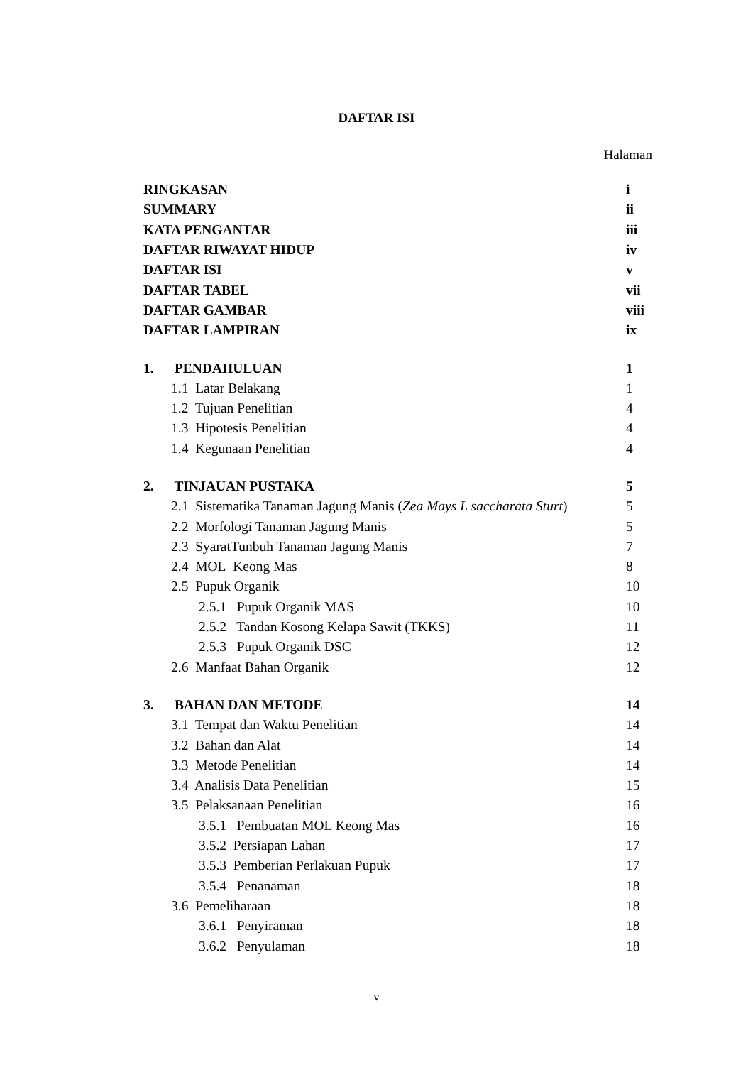DAFTAR ISI
Halaman
| RINGKASAN | i |
| SUMMARY | ii |
| KATA PENGANTAR | iii |
| DAFTAR RIWAYAT HIDUP | iv |
| DAFTAR ISI | v |
| DAFTAR TABEL | vii |
| DAFTAR GAMBAR | viii |
| DAFTAR LAMPIRAN | ix |
| 1. PENDAHULUAN | 1 |
| 1.1 Latar Belakang | 1 |
| 1.2 Tujuan Penelitian | 4 |
| 1.3 Hipotesis Penelitian | 4 |
| 1.4 Kegunaan Penelitian | 4 |
| 2. TINJAUAN PUSTAKA | 5 |
| 2.1 Sistematika Tanaman Jagung Manis ( Zea Mays L saccharata Sturt ) | 5 |
| 2.2 Morfologi Tanaman Jagung Manis | 5 |
| 2.3 SyaratTunbuh Tanaman Jagung Manis | 7 |
| 2.4 MOL Keong Mas | 8 |
| 2.5 Pupuk Organik | 10 |
| 2.5.1 Pupuk Organik MAS | 10 |
| 2.5.2 Tandan Kosong Kelapa Sawit (TKKS) | 11 |
| 2.5.3 Pupuk Organik DSC | 12 |
| 2.6 Manfaat Bahan Organik | 12 |
| 3. BAHAN DAN METODE | 14 |
| 3.1 Tempat dan Waktu Penelitian | 14 |
| 3.2 Bahan dan Alat | 14 |
| 3.3 Metode Penelitian | 14 |
| 3.4 Analisis Data Penelitian | 15 |
| 3.5 Pelaksanaan Penelitian | 16 |
| 3.5.1 Pembuatan MOL Keong Mas | 16 |
| 3.5.2 Persiapan Lahan | 17 |
| 3.5.3 Pemberian Perlakuan Pupuk | 17 |
| 3.5.4 Penanaman | 18 |
| 3.6 Pemeliharaan | 18 |
| 3.6.1 Penyiraman | 18 |
| 3.6.2 Penyulaman | 18 |
v